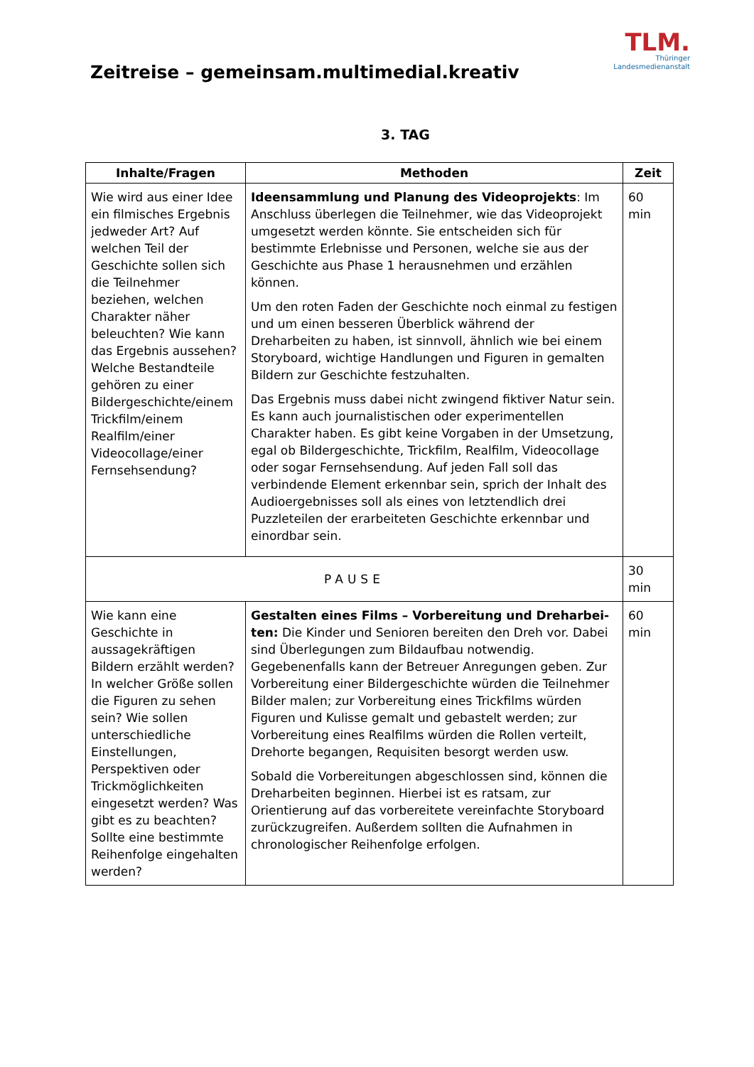Zeitreise – gemeinsam.multimedial.kreativ
TLM.
Thüringer
Landesmedienanstalt
3. TAG
| Inhalte/Fragen | Methoden | Zeit |
| --- | --- | --- |
| Wie wird aus einer Idee ein filmisches Ergebnis jedweder Art? Auf welchen Teil der Geschichte sollen sich die Teilnehmer beziehen, welchen Charakter näher beleuchten? Wie kann das Ergebnis aussehen? Welche Bestandteile gehören zu einer Bildergeschichte/einem Trickfilm/einem Realfilm/einer Videocollage/einer Fernsehsendung? | Ideensammlung und Planung des Videoprojekts : Im Anschluss überlegen die Teilnehmer, wie das Videoprojekt umgesetzt werden könnte. Sie entscheiden sich für bestimmte Erlebnisse und Personen, welche sie aus der Geschichte aus Phase 1 herausnehmen und erzählen können. Um den roten Faden der Geschichte noch einmal zu festigen und um einen besseren Überblick während der Dreharbeiten zu haben, ist sinnvoll, ähnlich wie bei einem Storyboard, wichtige Handlungen und Figuren in gemalten Bildern zur Geschichte festzuhalten. Das Ergebnis muss dabei nicht zwingend fiktiver Natur sein. Es kann auch journalistischen oder experimentellen Charakter haben. Es gibt keine Vorgaben in der Umsetzung, egal ob Bildergeschichte, Trickfilm, Realfilm, Videocollage oder sogar Fernsehsendung. Auf jeden Fall soll das verbindende Element erkennbar sein, sprich der Inhalt des Audioergebnisses soll als eines von letztendlich drei Puzzleteilen der erarbeiteten Geschichte erkennbar und einordbar sein. | 60 min |
| PAUSE | | 30 min |
| Wie kann eine Geschichte in aussagekräftigen Bildern erzählt werden? In welcher Größe sollen die Figuren zu sehen sein? Wie sollen unterschiedliche Einstellungen, Perspektiven oder Trickmöglichkeiten eingesetzt werden? Was gibt es zu beachten? Sollte eine bestimmte Reihenfolge eingehalten werden? | Gestalten eines Films – Vorbereitung und Dreharbei-ten: Die Kinder und Senioren bereiten den Dreh vor. Dabei sind Überlegungen zum Bildaufbau notwendig. Gegebenenfalls kann der Betreuer Anregungen geben. Zur Vorbereitung einer Bildergeschichte würden die Teilnehmer Bilder malen; zur Vorbereitung eines Trickfilms würden Figuren und Kulisse gemalt und gebastelt werden; zur Vorbereitung eines Realfilms würden die Rollen verteilt, Drehorte begangen, Requisiten besorgt werden usw. Sobald die Vorbereitungen abgeschlossen sind, können die Dreharbeiten beginnen. Hierbei ist es ratsam, zur Orientierung auf das vorbereitete vereinfachte Storyboard zurückzugreifen. Außerdem sollten die Aufnahmen in chronologischer Reihenfolge erfolgen. | 60 min |